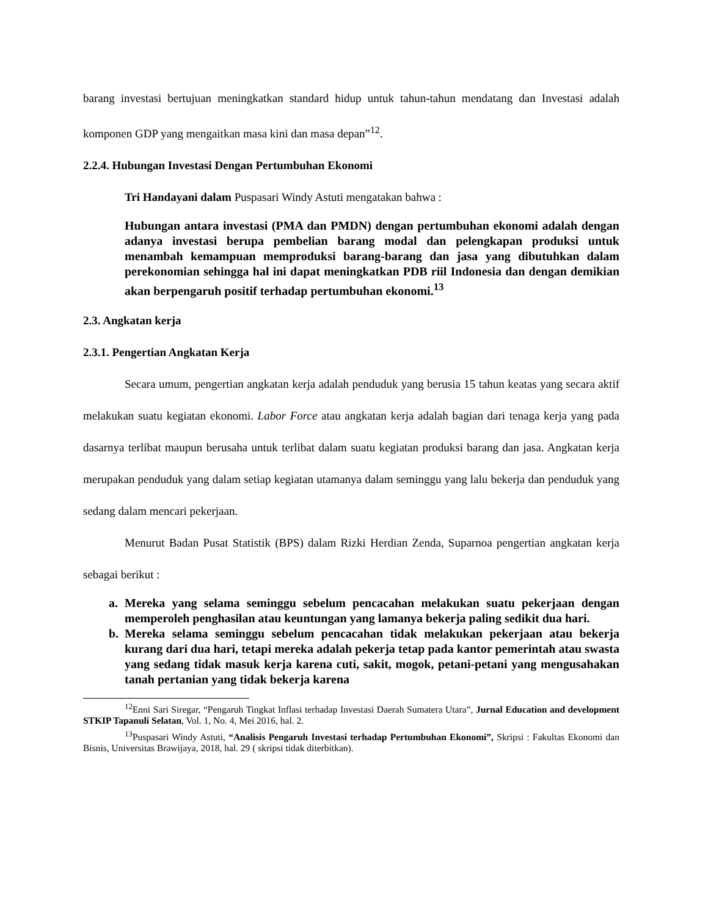barang investasi bertujuan meningkatkan standard hidup untuk tahun-tahun mendatang dan Investasi adalah komponen GDP yang mengaitkan masa kini dan masa depan”<sup>12</sup>.
2.2.4. Hubungan Investasi Dengan Pertumbuhan Ekonomi
Tri Handayani dalam Puspasari Windy Astuti mengatakan bahwa :
Hubungan antara investasi (PMA dan PMDN) dengan pertumbuhan ekonomi adalah dengan adanya investasi berupa pembelian barang modal dan pelengkapan produksi untuk menambah kemampuan memproduksi barang-barang dan jasa yang dibutuhkan dalam perekonomian sehingga hal ini dapat meningkatkan PDB riil Indonesia dan dengan demikian akan berpengaruh positif terhadap pertumbuhan ekonomi.<sup>13</sup>
2.3. Angkatan kerja
2.3.1. Pengertian Angkatan Kerja
Secara umum, pengertian angkatan kerja adalah penduduk yang berusia 15 tahun keatas yang secara aktif melakukan suatu kegiatan ekonomi. Labor Force atau angkatan kerja adalah bagian dari tenaga kerja yang pada dasarnya terlibat maupun berusaha untuk terlibat dalam suatu kegiatan produksi barang dan jasa. Angkatan kerja merupakan penduduk yang dalam setiap kegiatan utamanya dalam seminggu yang lalu bekerja dan penduduk yang sedang dalam mencari pekerjaan.
Menurut Badan Pusat Statistik (BPS) dalam Rizki Herdian Zenda, Suparnoa pengertian angkatan kerja sebagai berikut :
a. Mereka yang selama seminggu sebelum pencacahan melakukan suatu pekerjaan dengan memperoleh penghasilan atau keuntungan yang lamanya bekerja paling sedikit dua hari.
b. Mereka selama seminggu sebelum pencacahan tidak melakukan pekerjaan atau bekerja kurang dari dua hari, tetapi mereka adalah pekerja tetap pada kantor pemerintah atau swasta yang sedang tidak masuk kerja karena cuti, sakit, mogok, petani-petani yang mengusahakan tanah pertanian yang tidak bekerja karena
<sup>12</sup> Enni Sari Siregar, “Pengaruh Tingkat Inflasi terhadap Investasi Daerah Sumatera Utara”, Jurnal Education and development STKIP Tapanuli Selatan, Vol. 1, No. 4, Mei 2016, hal. 2.
<sup>13</sup> Puspasari Windy Astuti, “Analisis Pengaruh Investasi terhadap Pertumbuhan Ekonomi”, Skripsi : Fakultas Ekonomi dan Bisnis, Universitas Brawijaya, 2018, hal. 29 ( skripsi tidak diterbitkan).